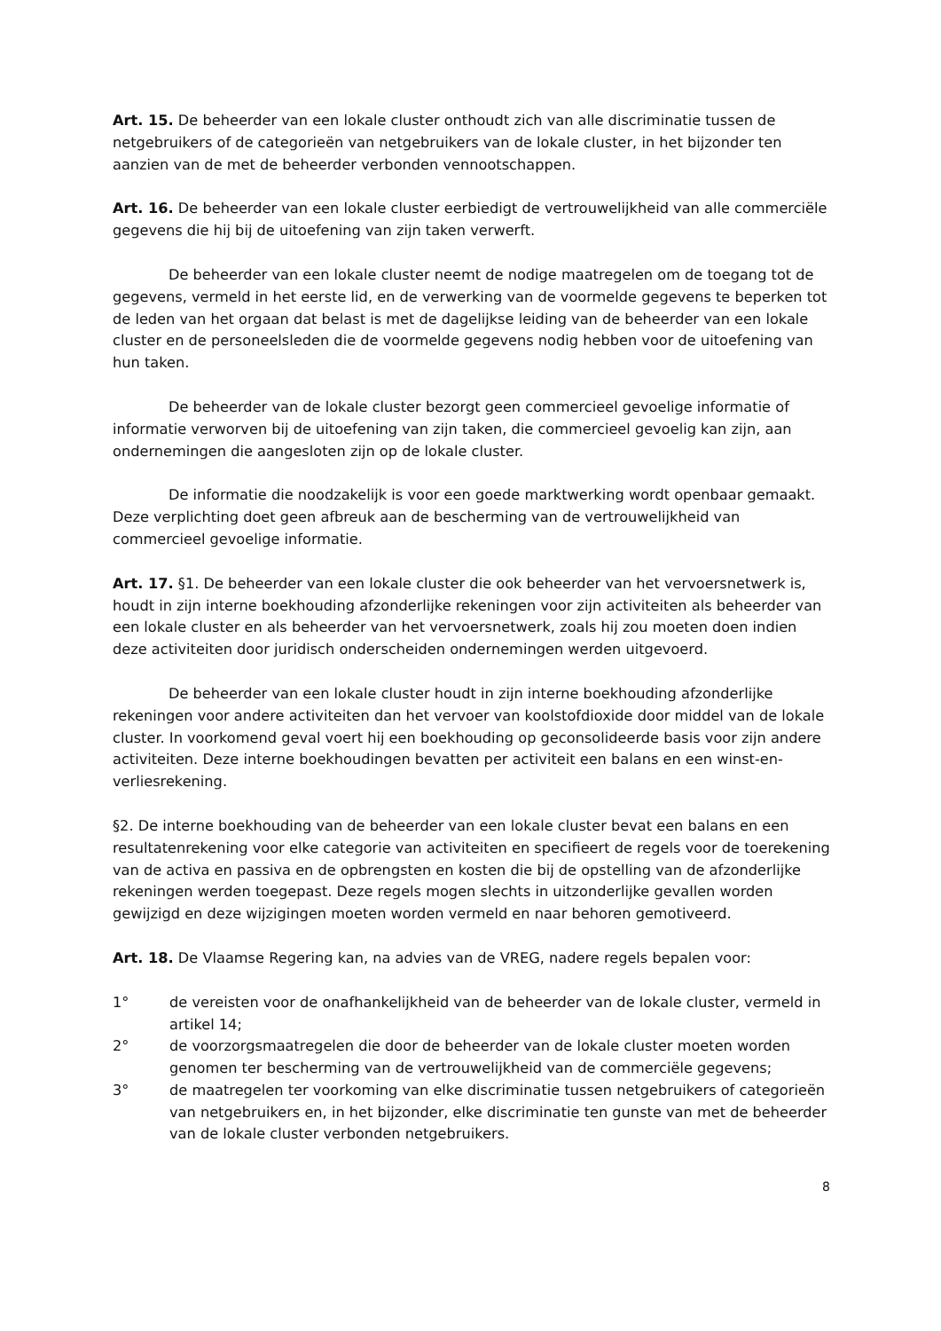Art. 15. De beheerder van een lokale cluster onthoudt zich van alle discriminatie tussen de netgebruikers of de categorieën van netgebruikers van de lokale cluster, in het bijzonder ten aanzien van de met de beheerder verbonden vennootschappen.
Art. 16. De beheerder van een lokale cluster eerbiedigt de vertrouwelijkheid van alle commerciële gegevens die hij bij de uitoefening van zijn taken verwerft.
De beheerder van een lokale cluster neemt de nodige maatregelen om de toegang tot de gegevens, vermeld in het eerste lid, en de verwerking van de voormelde gegevens te beperken tot de leden van het orgaan dat belast is met de dagelijkse leiding van de beheerder van een lokale cluster en de personeelsleden die de voormelde gegevens nodig hebben voor de uitoefening van hun taken.
De beheerder van de lokale cluster bezorgt geen commercieel gevoelige informatie of informatie verworven bij de uitoefening van zijn taken, die commercieel gevoelig kan zijn, aan ondernemingen die aangesloten zijn op de lokale cluster.
De informatie die noodzakelijk is voor een goede marktwerking wordt openbaar gemaakt. Deze verplichting doet geen afbreuk aan de bescherming van de vertrouwelijkheid van commercieel gevoelige informatie.
Art. 17. §1. De beheerder van een lokale cluster die ook beheerder van het vervoersnetwerk is, houdt in zijn interne boekhouding afzonderlijke rekeningen voor zijn activiteiten als beheerder van een lokale cluster en als beheerder van het vervoersnetwerk, zoals hij zou moeten doen indien deze activiteiten door juridisch onderscheiden ondernemingen werden uitgevoerd.
De beheerder van een lokale cluster houdt in zijn interne boekhouding afzonderlijke rekeningen voor andere activiteiten dan het vervoer van koolstofdioxide door middel van de lokale cluster. In voorkomend geval voert hij een boekhouding op geconsolideerde basis voor zijn andere activiteiten. Deze interne boekhoudingen bevatten per activiteit een balans en een winst-en-verliesrekening.
§2. De interne boekhouding van de beheerder van een lokale cluster bevat een balans en een resultatenrekening voor elke categorie van activiteiten en specifieert de regels voor de toerekening van de activa en passiva en de opbrengsten en kosten die bij de opstelling van de afzonderlijke rekeningen werden toegepast. Deze regels mogen slechts in uitzonderlijke gevallen worden gewijzigd en deze wijzigingen moeten worden vermeld en naar behoren gemotiveerd.
Art. 18. De Vlaamse Regering kan, na advies van de VREG, nadere regels bepalen voor:
1° de vereisten voor de onafhankelijkheid van de beheerder van de lokale cluster, vermeld in artikel 14;
2° de voorzorgsmaatregelen die door de beheerder van de lokale cluster moeten worden genomen ter bescherming van de vertrouwelijkheid van de commerciële gegevens;
3° de maatregelen ter voorkoming van elke discriminatie tussen netgebruikers of categorieën van netgebruikers en, in het bijzonder, elke discriminatie ten gunste van met de beheerder van de lokale cluster verbonden netgebruikers.
8